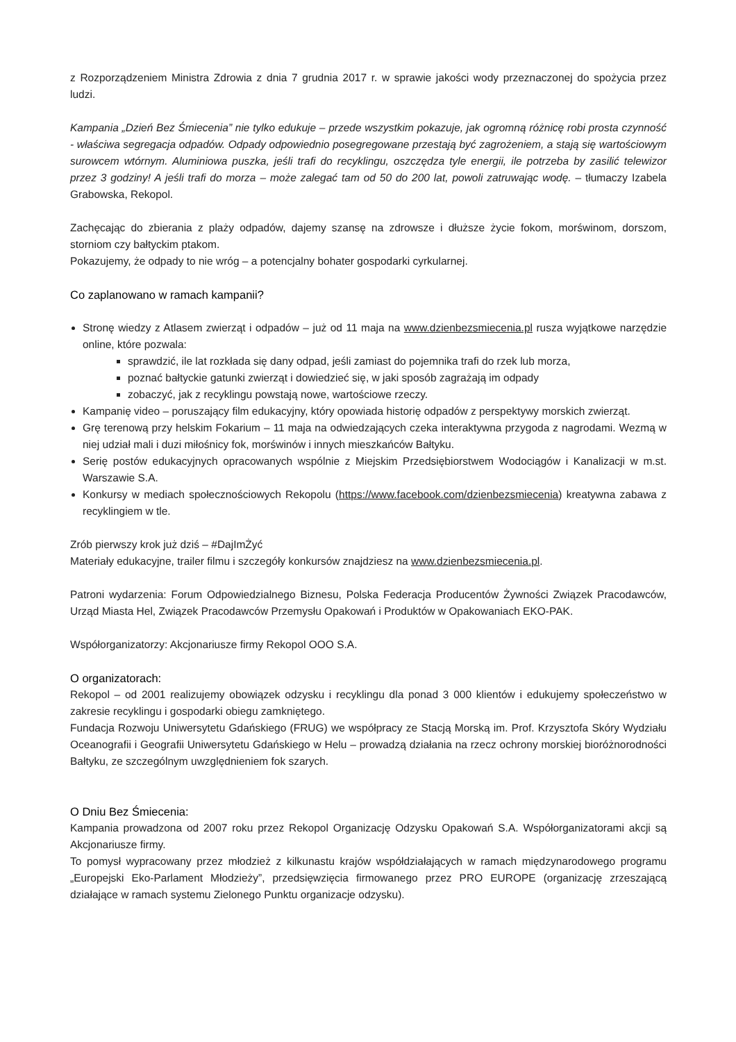z Rozporządzeniem Ministra Zdrowia z dnia 7 grudnia 2017 r. w sprawie jakości wody przeznaczonej do spożycia przez ludzi.
Kampania „Dzień Bez Śmiecenia” nie tylko edukuje – przede wszystkim pokazuje, jak ogromną różnicę robi prosta czynność - właściwa segregacja odpadów. Odpady odpowiednio posegregowane przestają być zagrożeniem, a stają się wartościowym surowcem wtórnym. Aluminiowa puszka, jeśli trafi do recyklingu, oszczędza tyle energii, ile potrzeba by zasilić telewizor przez 3 godziny! A jeśli trafi do morza – może zalegać tam od 50 do 200 lat, powoli zatruwając wodę. – tłumaczy Izabela Grabowska, Rekopol.
Zachęcając do zbierania z plaży odpadów, dajemy szansę na zdrowsze i dłuższe życie fokom, morświnom, dorszom, storniom czy bałtyckim ptakom.
Pokazujemy, że odpady to nie wróg – a potencjalny bohater gospodarki cyrkularnej.
Co zaplanowano w ramach kampanii?
Stronę wiedzy z Atlasem zwierząt i odpadów – już od 11 maja na www.dzienbezsmiecenia.pl rusza wyjątkowe narzędzie online, które pozwala:
sprawdzić, ile lat rozkłada się dany odpad, jeśli zamiast do pojemnika trafi do rzek lub morza,
poznać bałtyckie gatunki zwierząt i dowiedzieć się, w jaki sposób zagrażają im odpady
zobaczyć, jak z recyklingu powstają nowe, wartościowe rzeczy.
Kampanię video – poruszający film edukacyjny, który opowiada historię odpadów z perspektywy morskich zwierząt.
Grę terenową przy helskim Fokarium – 11 maja na odwiedzających czeka interaktywna przygoda z nagrodami. Wezmą w niej udział mali i duzi miłośnicy fok, morświnów i innych mieszkańców Bałtyku.
Serię postów edukacyjnych opracowanych wspólnie z Miejskim Przedsiębiorstwem Wodociągów i Kanalizacji w m.st. Warszawie S.A.
Konkursy w mediach społecznościowych Rekopolu (https://www.facebook.com/dzienbezsmiecenia) kreatywna zabawa z recyklingiem w tle.
Zrób pierwszy krok już dziś – #DajImŻyć
Materiały edukacyjne, trailer filmu i szczegóły konkursów znajdziesz na www.dzienbezsmiecenia.pl.
Patroni wydarzenia: Forum Odpowiedzialnego Biznesu, Polska Federacja Producentów Żywności Związek Pracodawców, Urząd Miasta Hel, Związek Pracodawców Przemysłu Opakowań i Produktów w Opakowaniach EKO-PAK.
Współorganizatorzy: Akcjonariusze firmy Rekopol OOO S.A.
O organizatorach:
Rekopol – od 2001 realizujemy obowiązek odzysku i recyklingu dla ponad 3 000 klientów i edukujemy społeczeństwo w zakresie recyklingu i gospodarki obiegu zamkniętego.
Fundacja Rozwoju Uniwersytetu Gdańskiego (FRUG) we współpracy ze Stacją Morską im. Prof. Krzysztofa Skóry Wydziału Oceanografii i Geografii Uniwersytetu Gdańskiego w Helu – prowadzą działania na rzecz ochrony morskiej bioróżnorodności Bałtyku, ze szczególnym uwzględnieniem fok szarych.
O Dniu Bez Śmiecenia:
Kampania prowadzona od 2007 roku przez Rekopol Organizację Odzysku Opakowań S.A. Współorganizatorami akcji są Akcjonariusze firmy.
To pomysł wypracowany przez młodzież z kilkunastu krajów współdziałających w ramach międzynarodowego programu „Europejski Eko-Parlament Młodzieży”, przedsięwzięcia firmowanego przez PRO EUROPE (organizację zrzeszającą działające w ramach systemu Zielonego Punktu organizacje odzysku).